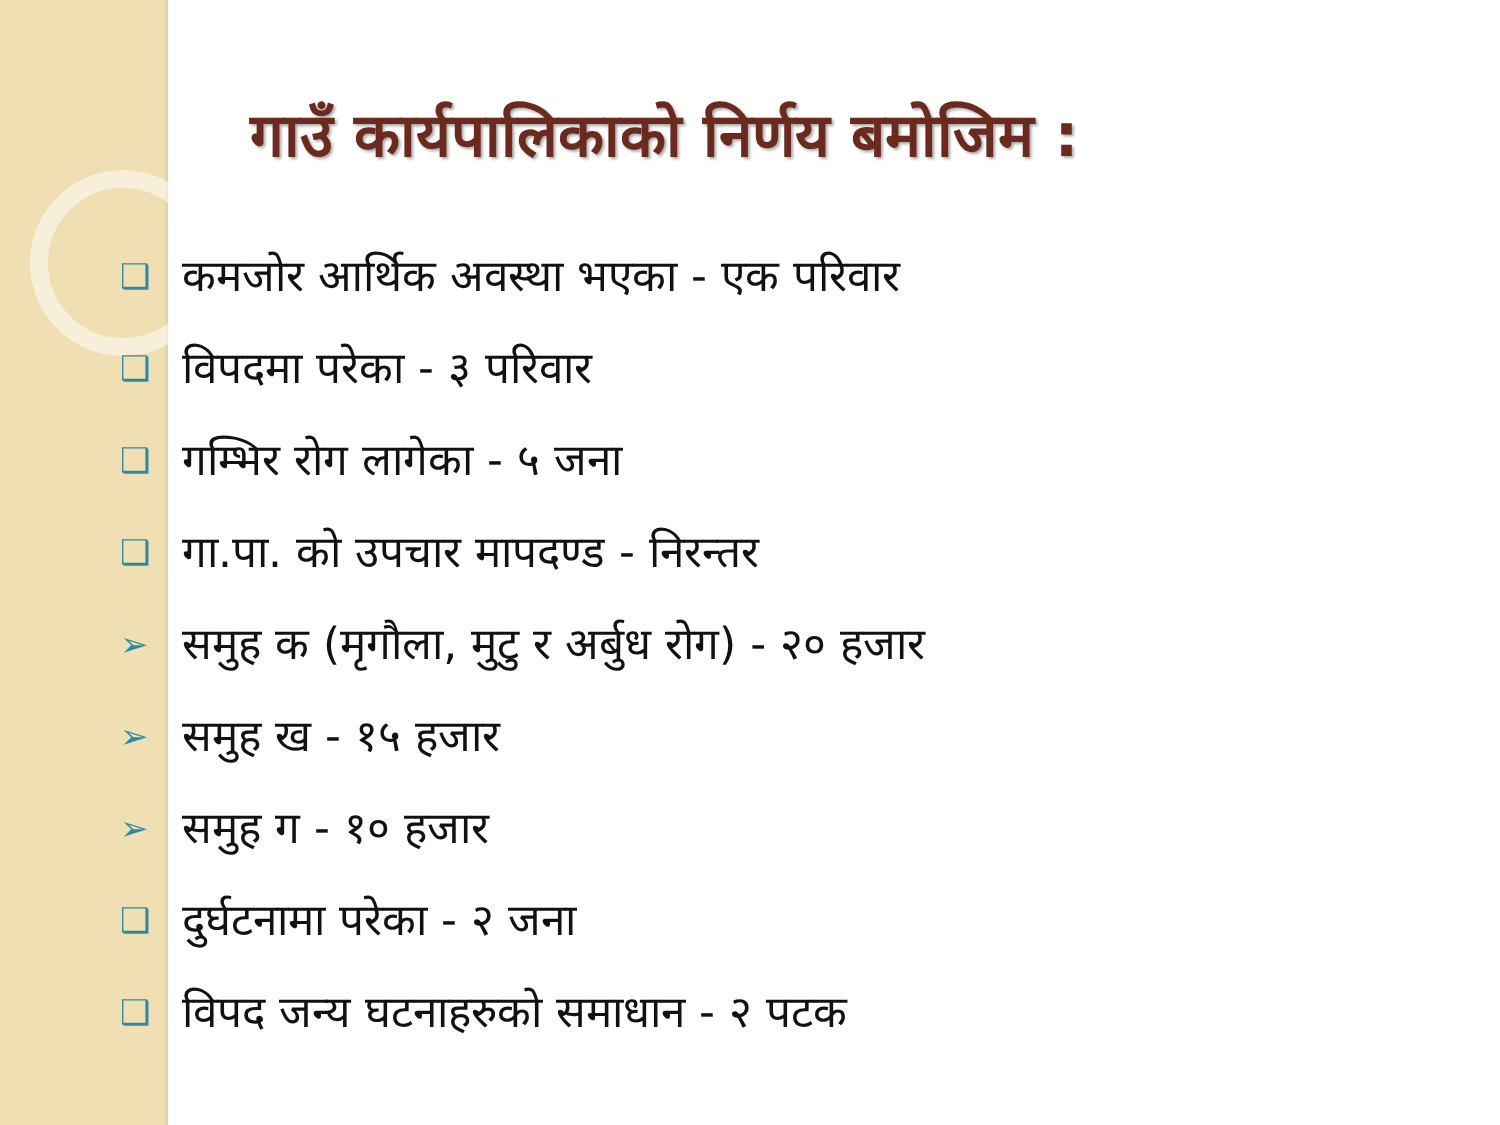गाउँ कार्यपालिकाको निर्णय बमोजिम :
❑ कमजोर आर्थिक अवस्था भएका - एक परिवार
❑ विपदमा परेका - ३ परिवार
❑ गम्भिर रोग लागेका - ५ जना
❑ गा.पा. को उपचार मापदण्ड - निरन्तर
➢ समुह क (मृगौला, मुटु र अर्बुध रोग) - २० हजार
➢ समुह ख - १५ हजार
➢ समुह ग - १० हजार
❑ दुर्घटनामा परेका - २ जना
❑ विपद जन्य घटनाहरुको समाधान - २ पटक